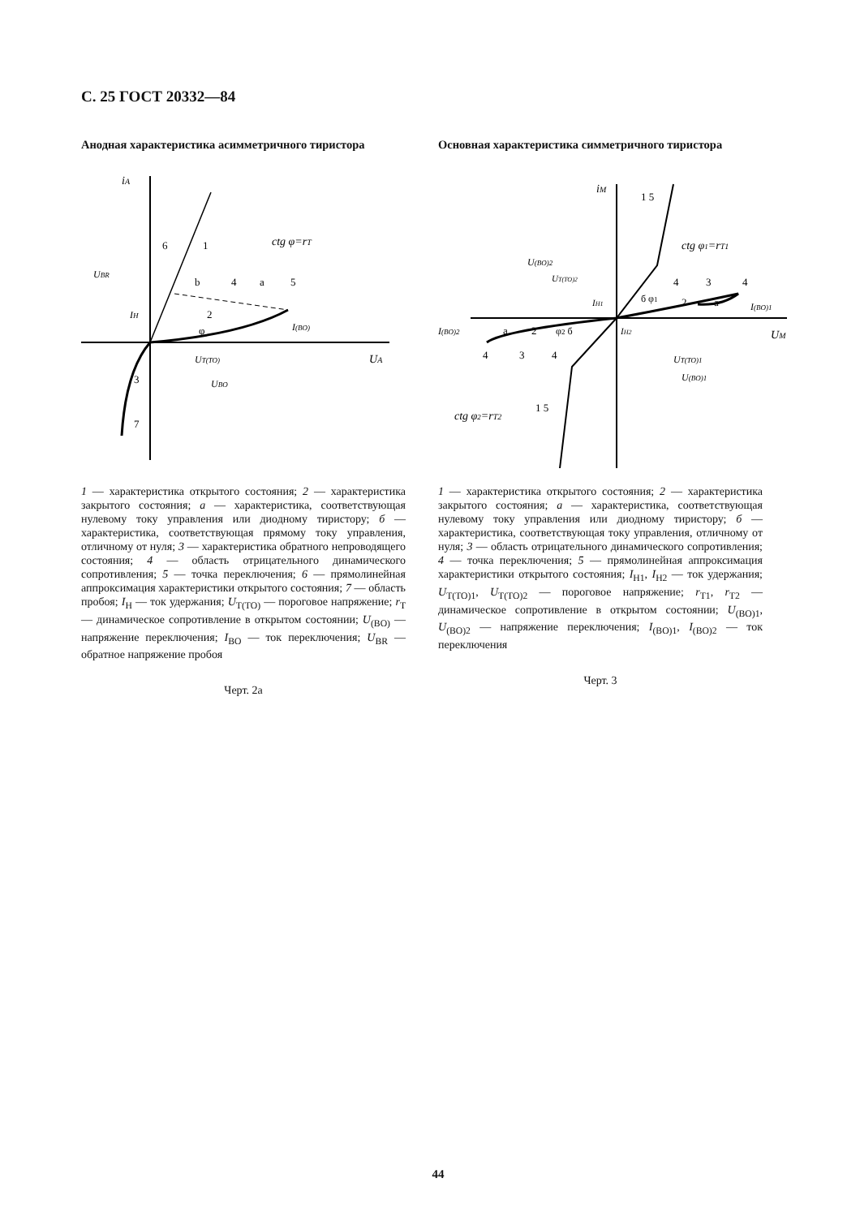С. 25 ГОСТ 20332—84
Анодная характеристика асимметричного тиристора
iA
UA
ctg φ=rT
UBR
UT(TO)
UBO
IH
I(BO)
6
1
b
4
a
5
2
φ
3
7
1 — характеристика открытого состояния; 2 — характеристика закрытого состояния; а — характеристика, соответствующая нулевому току управления или диодному тиристору; б — характеристика, соответствующая прямому току управления, отличному от нуля; 3 — характеристика обратного непроводящего состояния; 4 — область отрицательного динамического сопротивления; 5 — точка переключения; 6 — прямолинейная аппроксимация характеристики открытого состояния; 7 — область пробоя; I<sub>Н</sub> — ток удержания; U<sub>Т(ТО)</sub> — пороговое напряжение; r<sub>Т</sub> — динамическое сопротивление в открытом состоянии; U<sub>(ВО)</sub> — напряжение переключения; I<sub>ВО</sub> — ток переключения; U<sub>BR</sub> — обратное напряжение пробоя
Черт. 2а
Основная характеристика симметричного тиристора
iM
UM
ctg φ1=rT1
ctg φ2=rT2
U(BO)2
UT(TO)2
UT(TO)1
U(BO)1
I(BO)1
I(BO)2
IH1
IH2
1 5
1 5
4
3
4
4
3
4
2
a
a
2
б φ1
φ2 б
1 — характеристика открытого состояния; 2 — характеристика закрытого состояния; а — характеристика, соответствующая нулевому току управления или диодному тиристору; б — характеристика, соответствующая току управления, отличному от нуля; 3 — область отрицательного динамического сопротивления; 4 — точка переключения; 5 — прямолинейная аппроксимация характеристики открытого состояния; I<sub>Н1</sub>, I<sub>Н2</sub> — ток удержания; U<sub>Т(ТО)1</sub>, U<sub>Т(ТО)2</sub> — пороговое напряжение; r<sub>Т1</sub>, r<sub>Т2</sub> — динамическое сопротивление в открытом состоянии; U<sub>(ВО)1</sub>, U<sub>(ВО)2</sub> — напряжение переключения; I<sub>(ВО)1</sub>, I<sub>(ВО)2</sub> — ток переключения
Черт. 3
44